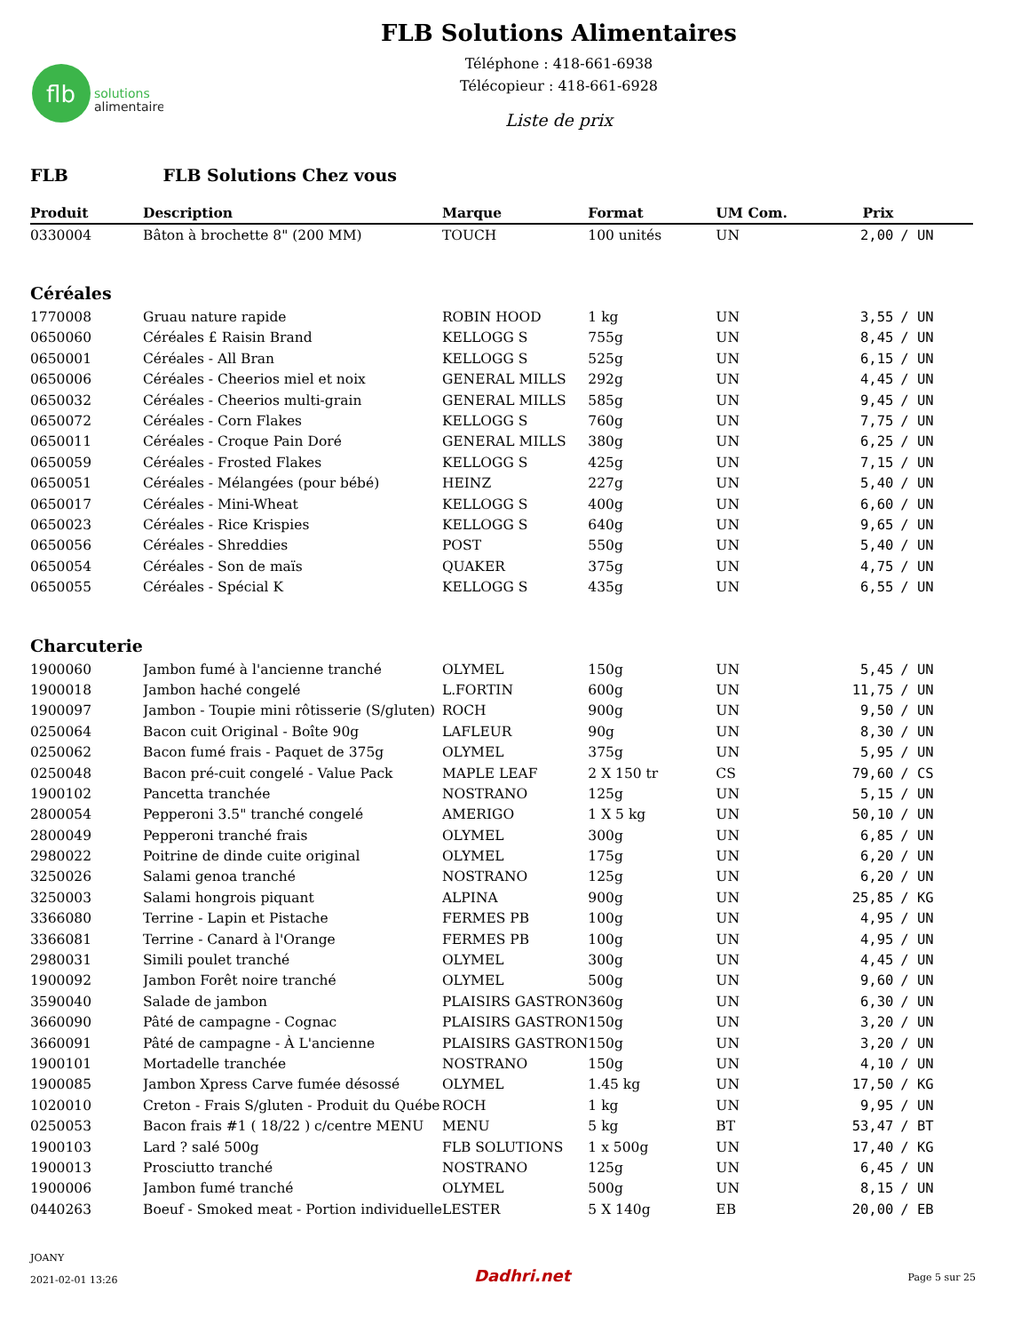flb
solutions
alimentaires
FLB Solutions Alimentaires
Téléphone : 418-661-6938
Télécopieur : 418-661-6928
Liste de prix
FLB FLB Solutions Chez vous
| Produit | Description | Marque | Format | UM Com. | Prix | |
| --- | --- | --- | --- | --- | --- | --- |
| 0330004 | Bâton à brochette 8" (200 MM) | TOUCH | 100 unités | UN | 2,00 | / UN |
| Céréales | | | | | | |
| 1770008 | Gruau nature rapide | ROBIN HOOD | 1 kg | UN | 3,55 | / UN |
| 0650060 | Céréales £ Raisin Brand | KELLOGG S | 755g | UN | 8,45 | / UN |
| 0650001 | Céréales - All Bran | KELLOGG S | 525g | UN | 6,15 | / UN |
| 0650006 | Céréales - Cheerios miel et noix | GENERAL MILLS | 292g | UN | 4,45 | / UN |
| 0650032 | Céréales - Cheerios multi-grain | GENERAL MILLS | 585g | UN | 9,45 | / UN |
| 0650072 | Céréales - Corn Flakes | KELLOGG S | 760g | UN | 7,75 | / UN |
| 0650011 | Céréales - Croque Pain Doré | GENERAL MILLS | 380g | UN | 6,25 | / UN |
| 0650059 | Céréales - Frosted Flakes | KELLOGG S | 425g | UN | 7,15 | / UN |
| 0650051 | Céréales - Mélangées (pour bébé) | HEINZ | 227g | UN | 5,40 | / UN |
| 0650017 | Céréales - Mini-Wheat | KELLOGG S | 400g | UN | 6,60 | / UN |
| 0650023 | Céréales - Rice Krispies | KELLOGG S | 640g | UN | 9,65 | / UN |
| 0650056 | Céréales - Shreddies | POST | 550g | UN | 5,40 | / UN |
| 0650054 | Céréales - Son de maïs | QUAKER | 375g | UN | 4,75 | / UN |
| 0650055 | Céréales - Spécial K | KELLOGG S | 435g | UN | 6,55 | / UN |
| Charcuterie | | | | | | |
| 1900060 | Jambon fumé à l'ancienne tranché | OLYMEL | 150g | UN | 5,45 | / UN |
| 1900018 | Jambon haché congelé | L.FORTIN | 600g | UN | 11,75 | / UN |
| 1900097 | Jambon - Toupie mini rôtisserie (S/gluten) | ROCH | 900g | UN | 9,50 | / UN |
| 0250064 | Bacon cuit Original - Boîte 90g | LAFLEUR | 90g | UN | 8,30 | / UN |
| 0250062 | Bacon fumé frais - Paquet de 375g | OLYMEL | 375g | UN | 5,95 | / UN |
| 0250048 | Bacon pré-cuit congelé - Value Pack | MAPLE LEAF | 2 X 150 tr | CS | 79,60 | / CS |
| 1900102 | Pancetta tranchée | NOSTRANO | 125g | UN | 5,15 | / UN |
| 2800054 | Pepperoni 3.5" tranché congelé | AMERIGO | 1 X 5 kg | UN | 50,10 | / UN |
| 2800049 | Pepperoni tranché frais | OLYMEL | 300g | UN | 6,85 | / UN |
| 2980022 | Poitrine de dinde cuite original | OLYMEL | 175g | UN | 6,20 | / UN |
| 3250026 | Salami genoa tranché | NOSTRANO | 125g | UN | 6,20 | / UN |
| 3250003 | Salami hongrois piquant | ALPINA | 900g | UN | 25,85 | / KG |
| 3366080 | Terrine - Lapin et Pistache | FERMES PB | 100g | UN | 4,95 | / UN |
| 3366081 | Terrine - Canard à l'Orange | FERMES PB | 100g | UN | 4,95 | / UN |
| 2980031 | Simili poulet tranché | OLYMEL | 300g | UN | 4,45 | / UN |
| 1900092 | Jambon Forêt noire tranché | OLYMEL | 500g | UN | 9,60 | / UN |
| 3590040 | Salade de jambon | PLAISIRS GASTRON | 360g | UN | 6,30 | / UN |
| 3660090 | Pâté de campagne - Cognac | PLAISIRS GASTRON | 150g | UN | 3,20 | / UN |
| 3660091 | Pâté de campagne - À L'ancienne | PLAISIRS GASTRON | 150g | UN | 3,20 | / UN |
| 1900101 | Mortadelle tranchée | NOSTRANO | 150g | UN | 4,10 | / UN |
| 1900085 | Jambon Xpress Carve fumée désossé | OLYMEL | 1.45 kg | UN | 17,50 | / KG |
| 1020010 | Creton - Frais S/gluten - Produit du Québe | ROCH | 1 kg | UN | 9,95 | / UN |
| 0250053 | Bacon frais #1 ( 18/22 ) c/centre MENU | MENU | 5 kg | BT | 53,47 | / BT |
| 1900103 | Lard ? salé 500g | FLB SOLUTIONS | 1 x 500g | UN | 17,40 | / KG |
| 1900013 | Prosciutto tranché | NOSTRANO | 125g | UN | 6,45 | / UN |
| 1900006 | Jambon fumé tranché | OLYMEL | 500g | UN | 8,15 | / UN |
| 0440263 | Boeuf - Smoked meat - Portion individuelle | LESTER | 5 X 140g | EB | 20,00 | / EB |
JOANY
2021-02-01 13:26
Dadhri.net Page 5 sur 25